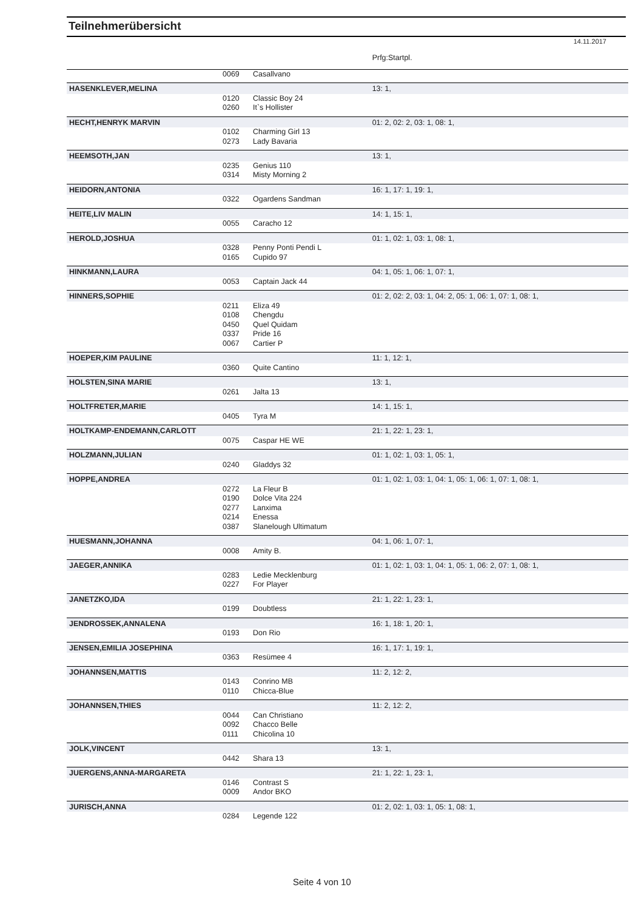Teilnehmerübersicht
14.11.2017
| | | | Prfg:Startpl. |
| | 0069 | Casallvano | |
| HASENKLEVER,MELINA | | | 13: 1, |
| | 0120 | Classic Boy 24 | |
| | 0260 | It`s Hollister | |
| HECHT,HENRYK MARVIN | | | 01: 2, 02: 2, 03: 1, 08: 1, |
| | 0102 | Charming Girl 13 | |
| | 0273 | Lady Bavaria | |
| HEEMSOTH,JAN | | | 13: 1, |
| | 0235 | Genius 110 | |
| | 0314 | Misty Morning 2 | |
| HEIDORN,ANTONIA | | | 16: 1, 17: 1, 19: 1, |
| | 0322 | Ogardens Sandman | |
| HEITE,LIV MALIN | | | 14: 1, 15: 1, |
| | 0055 | Caracho 12 | |
| HEROLD,JOSHUA | | | 01: 1, 02: 1, 03: 1, 08: 1, |
| | 0328 | Penny Ponti Pendi L | |
| | 0165 | Cupido 97 | |
| HINKMANN,LAURA | | | 04: 1, 05: 1, 06: 1, 07: 1, |
| | 0053 | Captain Jack 44 | |
| HINNERS,SOPHIE | | | 01: 2, 02: 2, 03: 1, 04: 2, 05: 1, 06: 1, 07: 1, 08: 1, |
| | 0211 | Eliza 49 | |
| | 0108 | Chengdu | |
| | 0450 | Quel Quidam | |
| | 0337 | Pride 16 | |
| | 0067 | Cartier P | |
| HOEPER,KIM PAULINE | | | 11: 1, 12: 1, |
| | 0360 | Quite Cantino | |
| HOLSTEN,SINA MARIE | | | 13: 1, |
| | 0261 | Jalta 13 | |
| HOLTFRETER,MARIE | | | 14: 1, 15: 1, |
| | 0405 | Tyra M | |
| HOLTKAMP-ENDEMANN,CARLOTT | | | 21: 1, 22: 1, 23: 1, |
| | 0075 | Caspar HE WE | |
| HOLZMANN,JULIAN | | | 01: 1, 02: 1, 03: 1, 05: 1, |
| | 0240 | Gladdys 32 | |
| HOPPE,ANDREA | | | 01: 1, 02: 1, 03: 1, 04: 1, 05: 1, 06: 1, 07: 1, 08: 1, |
| | 0272 | La Fleur B | |
| | 0190 | Dolce Vita 224 | |
| | 0277 | Lanxima | |
| | 0214 | Enessa | |
| | 0387 | Slanelough Ultimatum | |
| HUESMANN,JOHANNA | | | 04: 1, 06: 1, 07: 1, |
| | 0008 | Amity B. | |
| JAEGER,ANNIKA | | | 01: 1, 02: 1, 03: 1, 04: 1, 05: 1, 06: 2, 07: 1, 08: 1, |
| | 0283 | Ledie Mecklenburg | |
| | 0227 | For Player | |
| JANETZKO,IDA | | | 21: 1, 22: 1, 23: 1, |
| | 0199 | Doubtless | |
| JENDROSSEK,ANNALENA | | | 16: 1, 18: 1, 20: 1, |
| | 0193 | Don Rio | |
| JENSEN,EMILIA JOSEPHINA | | | 16: 1, 17: 1, 19: 1, |
| | 0363 | Resümee 4 | |
| JOHANNSEN,MATTIS | | | 11: 2, 12: 2, |
| | 0143 | Conrino MB | |
| | 0110 | Chicca-Blue | |
| JOHANNSEN,THIES | | | 11: 2, 12: 2, |
| | 0044 | Can Christiano | |
| | 0092 | Chacco Belle | |
| | 0111 | Chicolina 10 | |
| JOLK,VINCENT | | | 13: 1, |
| | 0442 | Shara 13 | |
| JUERGENS,ANNA-MARGARETA | | | 21: 1, 22: 1, 23: 1, |
| | 0146 | Contrast S | |
| | 0009 | Andor BKO | |
| JURISCH,ANNA | | | 01: 2, 02: 1, 03: 1, 05: 1, 08: 1, |
| | 0284 | Legende 122 | |
Seite 4 von 10